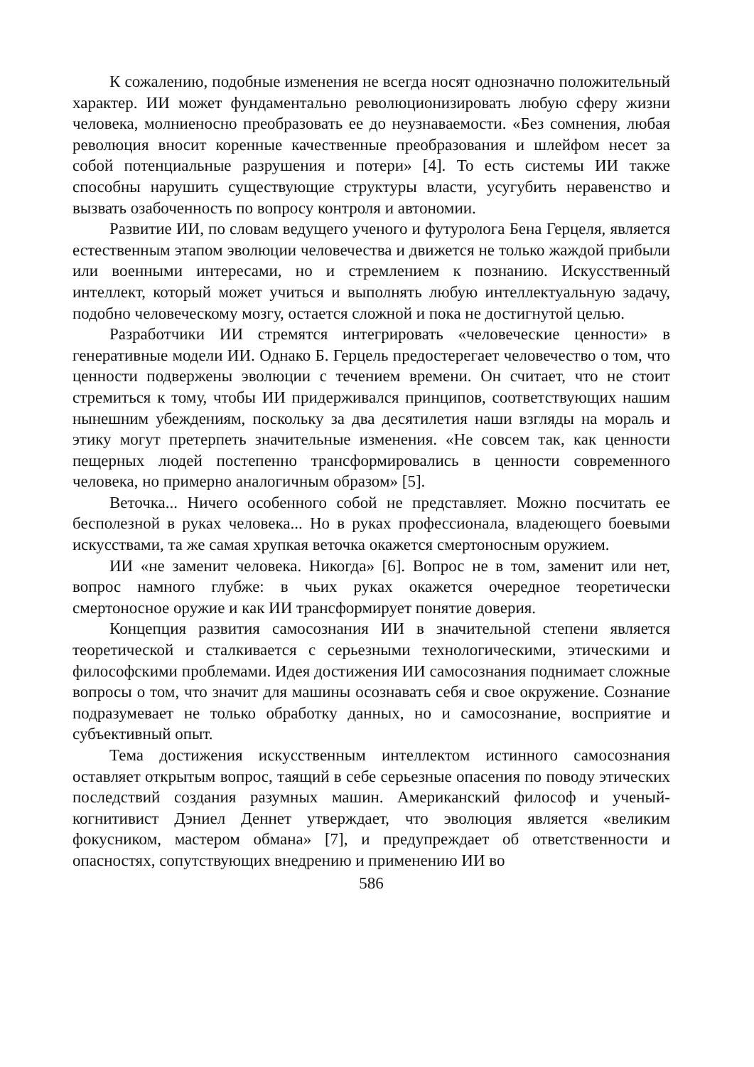К сожалению, подобные изменения не всегда носят однозначно положительный характер. ИИ может фундаментально революционизировать любую сферу жизни человека, молниеносно преобразовать ее до неузнаваемости. «Без сомнения, любая революция вносит коренные качественные преобразования и шлейфом несет за собой потенциальные разрушения и потери» [4]. То есть системы ИИ также способны нарушить существующие структуры власти, усугубить неравенство и вызвать озабоченность по вопросу контроля и автономии.
Развитие ИИ, по словам ведущего ученого и футуролога Бена Герцеля, является естественным этапом эволюции человечества и движется не только жаждой прибыли или военными интересами, но и стремлением к познанию. Искусственный интеллект, который может учиться и выполнять любую интеллектуальную задачу, подобно человеческому мозгу, остается сложной и пока не достигнутой целью.
Разработчики ИИ стремятся интегрировать «человеческие ценности» в генеративные модели ИИ. Однако Б. Герцель предостерегает человечество о том, что ценности подвержены эволюции с течением времени. Он считает, что не стоит стремиться к тому, чтобы ИИ придерживался принципов, соответствующих нашим нынешним убеждениям, поскольку за два десятилетия наши взгляды на мораль и этику могут претерпеть значительные изменения. «Не совсем так, как ценности пещерных людей постепенно трансформировались в ценности современного человека, но примерно аналогичным образом» [5].
Веточка... Ничего особенного собой не представляет. Можно посчитать ее бесполезной в руках человека... Но в руках профессионала, владеющего боевыми искусствами, та же самая хрупкая веточка окажется смертоносным оружием.
ИИ «не заменит человека. Никогда» [6]. Вопрос не в том, заменит или нет, вопрос намного глубже: в чьих руках окажется очередное теоретически смертоносное оружие и как ИИ трансформирует понятие доверия.
Концепция развития самосознания ИИ в значительной степени является теоретической и сталкивается с серьезными технологическими, этическими и философскими проблемами. Идея достижения ИИ самосознания поднимает сложные вопросы о том, что значит для машины осознавать себя и свое окружение. Сознание подразумевает не только обработку данных, но и самосознание, восприятие и субъективный опыт.
Тема достижения искусственным интеллектом истинного самосознания оставляет открытым вопрос, таящий в себе серьезные опасения по поводу этических последствий создания разумных машин. Американский философ и ученый-когнитивист Дэниел Деннет утверждает, что эволюция является «великим фокусником, мастером обмана» [7], и предупреждает об ответственности и опасностях, сопутствующих внедрению и применению ИИ во
586